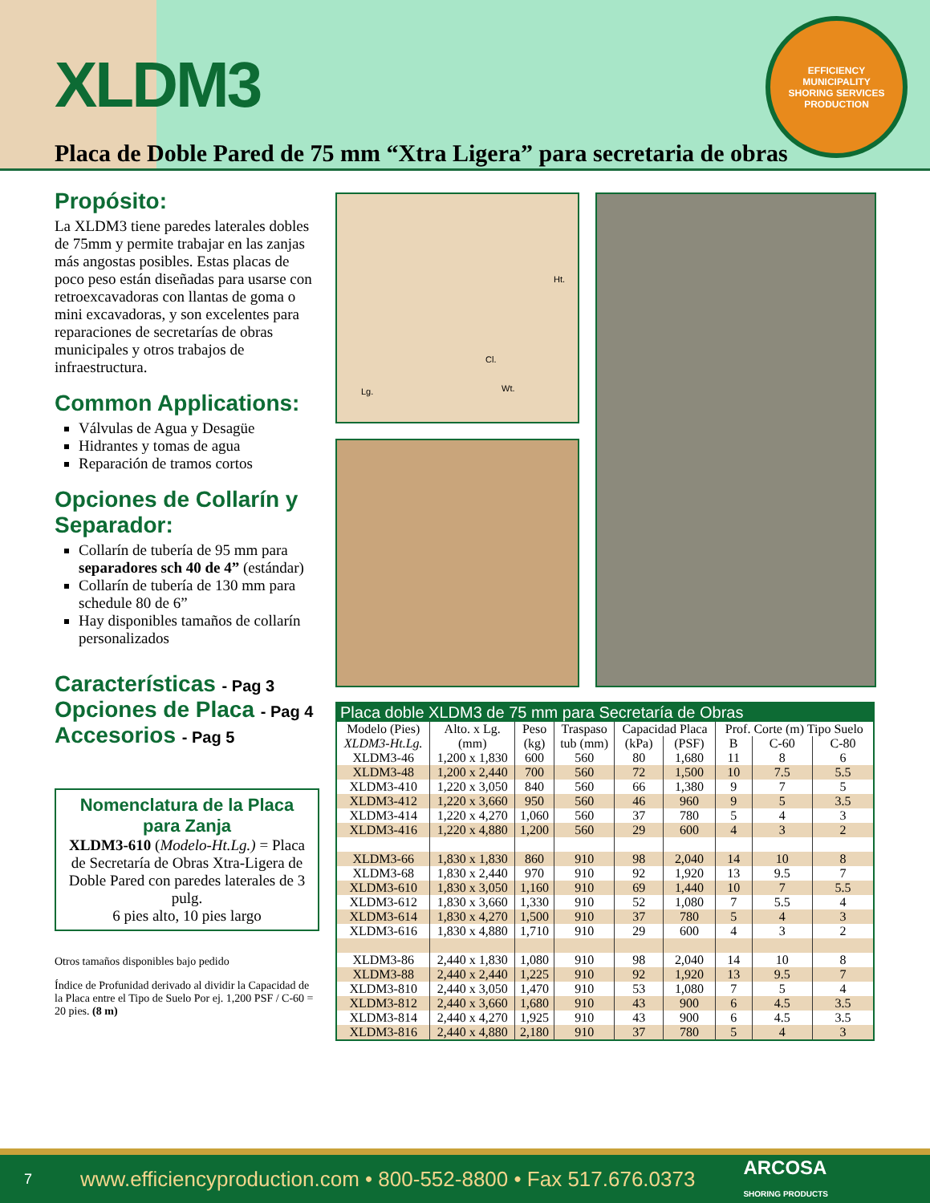XLDM3
EFFICIENCY
MUNICIPALITY
SHORING SERVICES
PRODUCTION
Placa de Doble Pared de 75 mm “Xtra Ligera” para secretaria de obras
Propósito:
La XLDM3 tiene paredes laterales dobles de 75mm y permite trabajar en las zanjas más angostas posibles. Estas placas de poco peso están diseñadas para usarse con retroexcavadoras con llantas de goma o mini excavadoras, y son excelentes para reparaciones de secretarías de obras municipales y otros trabajos de infraestructura.
Common Applications:
Válvulas de Agua y Desagüe
Hidrantes y tomas de agua
Reparación de tramos cortos
Opciones de Collarín y Separador:
Collarín de tubería de 95 mm para separadores sch 40 de 4” (estándar)
Collarín de tubería de 130 mm para schedule 80 de 6”
Hay disponibles tamaños de collarín personalizados
Características - Pag 3
Opciones de Placa - Pag 4
Accesorios - Pag 5
Nomenclatura de la Placa para Zanja
XLDM3-610 (Modelo-Ht.Lg.) = Placa de Secretaría de Obras Xtra-Ligera de Doble Pared con paredes laterales de 3 pulg.
6 pies alto, 10 pies largo
Otros tamaños disponibles bajo pedido
Índice de Profunidad derivado al dividir la Capacidad de la Placa entre el Tipo de Suelo Por ej. 1,200 PSF / C-60 = 20 pies. (8 m)
Ht.
Cl.
Lg. Wt.
| Placa doble XLDM3 de 75 mm para Secretaría de Obras | | | | | | | | |
| --- | --- | --- | --- | --- | --- | --- | --- | --- |
| Modelo (Pies) | Alto. x Lg. | Peso | Traspaso | Capacidad Placa | | Prof. Corte (m) Tipo Suelo | | |
| XLDM3-Ht.Lg. | (mm) | (kg) | tub (mm) | (kPa) | (PSF) | B | C-60 | C-80 |
| XLDM3-46 | 1,200 x 1,830 | 600 | 560 | 80 | 1,680 | 11 | 8 | 6 |
| XLDM3-48 | 1,200 x 2,440 | 700 | 560 | 72 | 1,500 | 10 | 7.5 | 5.5 |
| XLDM3-410 | 1,220 x 3,050 | 840 | 560 | 66 | 1,380 | 9 | 7 | 5 |
| XLDM3-412 | 1,220 x 3,660 | 950 | 560 | 46 | 960 | 9 | 5 | 3.5 |
| XLDM3-414 | 1,220 x 4,270 | 1,060 | 560 | 37 | 780 | 5 | 4 | 3 |
| XLDM3-416 | 1,220 x 4,880 | 1,200 | 560 | 29 | 600 | 4 | 3 | 2 |
| XLDM3-66 | 1,830 x 1,830 | 860 | 910 | 98 | 2,040 | 14 | 10 | 8 |
| XLDM3-68 | 1,830 x 2,440 | 970 | 910 | 92 | 1,920 | 13 | 9.5 | 7 |
| XLDM3-610 | 1,830 x 3,050 | 1,160 | 910 | 69 | 1,440 | 10 | 7 | 5.5 |
| XLDM3-612 | 1,830 x 3,660 | 1,330 | 910 | 52 | 1,080 | 7 | 5.5 | 4 |
| XLDM3-614 | 1,830 x 4,270 | 1,500 | 910 | 37 | 780 | 5 | 4 | 3 |
| XLDM3-616 | 1,830 x 4,880 | 1,710 | 910 | 29 | 600 | 4 | 3 | 2 |
| XLDM3-86 | 2,440 x 1,830 | 1,080 | 910 | 98 | 2,040 | 14 | 10 | 8 |
| XLDM3-88 | 2,440 x 2,440 | 1,225 | 910 | 92 | 1,920 | 13 | 9.5 | 7 |
| XLDM3-810 | 2,440 x 3,050 | 1,470 | 910 | 53 | 1,080 | 7 | 5 | 4 |
| XLDM3-812 | 2,440 x 3,660 | 1,680 | 910 | 43 | 900 | 6 | 4.5 | 3.5 |
| XLDM3-814 | 2,440 x 4,270 | 1,925 | 910 | 43 | 900 | 6 | 4.5 | 3.5 |
| XLDM3-816 | 2,440 x 4,880 | 2,180 | 910 | 37 | 780 | 5 | 4 | 3 |
7 www.efficiencyproduction.com • 800-552-8800 • Fax 517.676.0373 ARCOSA
SHORING PRODUCTS